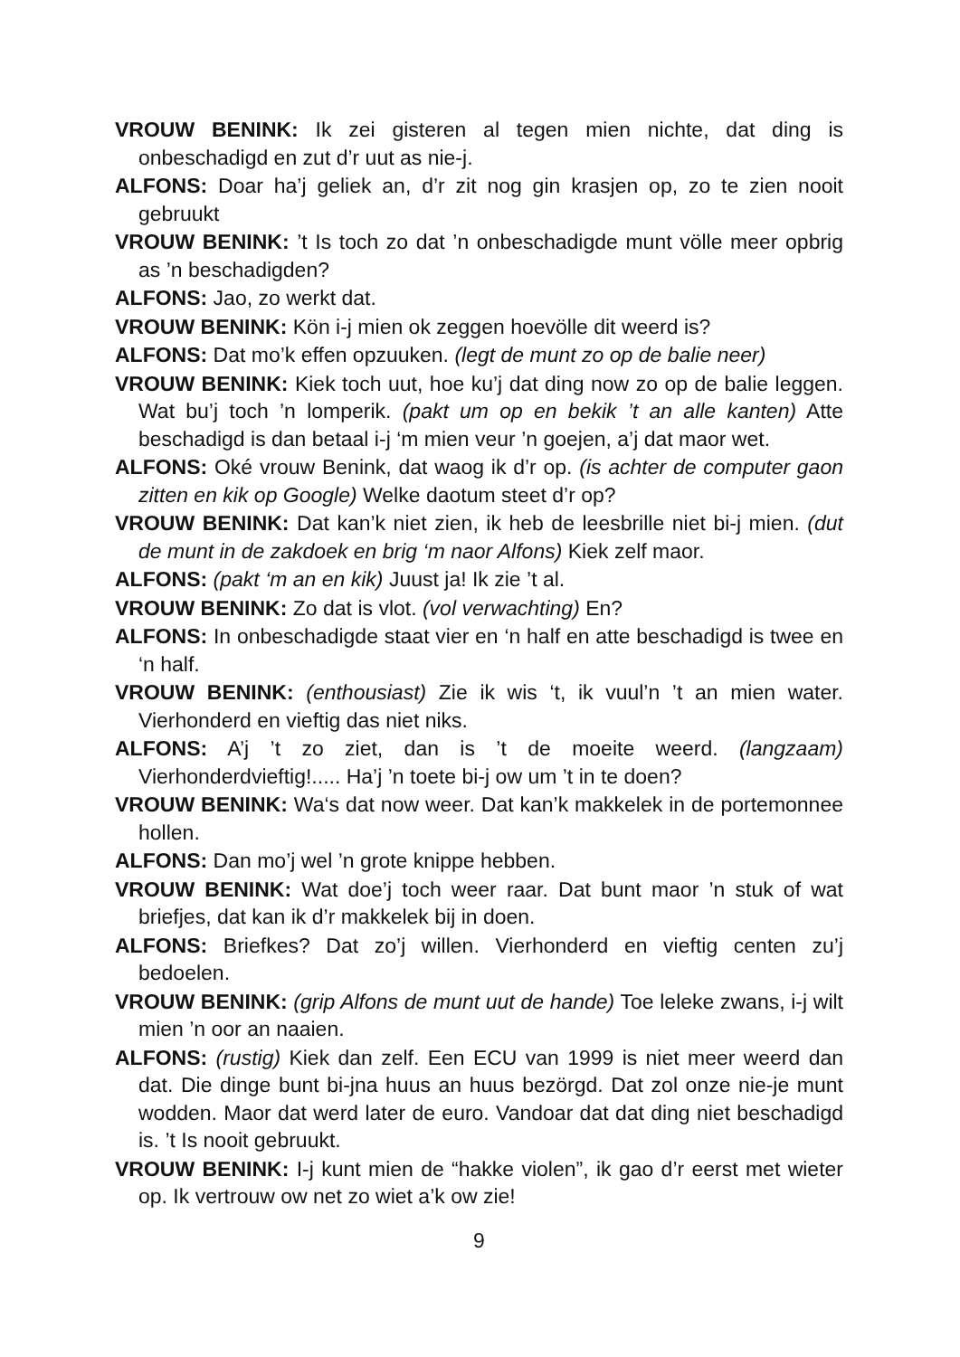VROUW BENINK: Ik zei gisteren al tegen mien nichte, dat ding is onbeschadigd en zut d’r uut as nie-j.
ALFONS: Doar ha’j geliek an, d’r zit nog gin krasjen op, zo te zien nooit gebruukt
VROUW BENINK: ’t Is toch zo dat ’n onbeschadigde munt völle meer opbrig as ’n beschadigden?
ALFONS: Jao, zo werkt dat.
VROUW BENINK: Kön i-j mien ok zeggen hoevölle dit weerd is?
ALFONS: Dat mo’k effen opzuuken. (legt de munt zo op de balie neer)
VROUW BENINK: Kiek toch uut, hoe ku’j dat ding now zo op de balie leggen. Wat bu’j toch ’n lomperik. (pakt um op en bekik ’t an alle kanten) Atte beschadigd is dan betaal i-j ‘m mien veur ’n goejen, a’j dat maor wet.
ALFONS: Oké vrouw Benink, dat waog ik d’r op. (is achter de computer gaon zitten en kik op Google) Welke daotum steet d’r op?
VROUW BENINK: Dat kan’k niet zien, ik heb de leesbrille niet bi-j mien. (dut de munt in de zakdoek en brig ‘m naor Alfons) Kiek zelf maor.
ALFONS: (pakt ‘m an en kik) Juust ja! Ik zie ’t al.
VROUW BENINK: Zo dat is vlot. (vol verwachting) En?
ALFONS: In onbeschadigde staat vier en ‘n half en atte beschadigd is twee en ‘n half.
VROUW BENINK: (enthousiast) Zie ik wis ‘t, ik vuul’n ’t an mien water. Vierhonderd en vieftig das niet niks.
ALFONS: A’j ’t zo ziet, dan is ’t de moeite weerd. (langzaam) Vierhonderdvieftig!..... Ha’j ’n toete bi-j ow um ’t in te doen?
VROUW BENINK: Wa‘s dat now weer. Dat kan’k makkelek in de portemonnee hollen.
ALFONS: Dan mo’j wel ’n grote knippe hebben.
VROUW BENINK: Wat doe’j toch weer raar. Dat bunt maor ’n stuk of wat briefjes, dat kan ik d’r makkelek bij in doen.
ALFONS: Briefkes? Dat zo’j willen. Vierhonderd en vieftig centen zu’j bedoelen.
VROUW BENINK: (grip Alfons de munt uut de hande) Toe leleke zwans, i-j wilt mien ’n oor an naaien.
ALFONS: (rustig) Kiek dan zelf. Een ECU van 1999 is niet meer weerd dan dat. Die dinge bunt bi-jna huus an huus bezörgd. Dat zol onze nie-je munt wodden. Maor dat werd later de euro. Vandoar dat dat ding niet beschadigd is. ’t Is nooit gebruukt.
VROUW BENINK: I-j kunt mien de “hakke violen”, ik gao d’r eerst met wieter op. Ik vertrouw ow net zo wiet a’k ow zie!
9